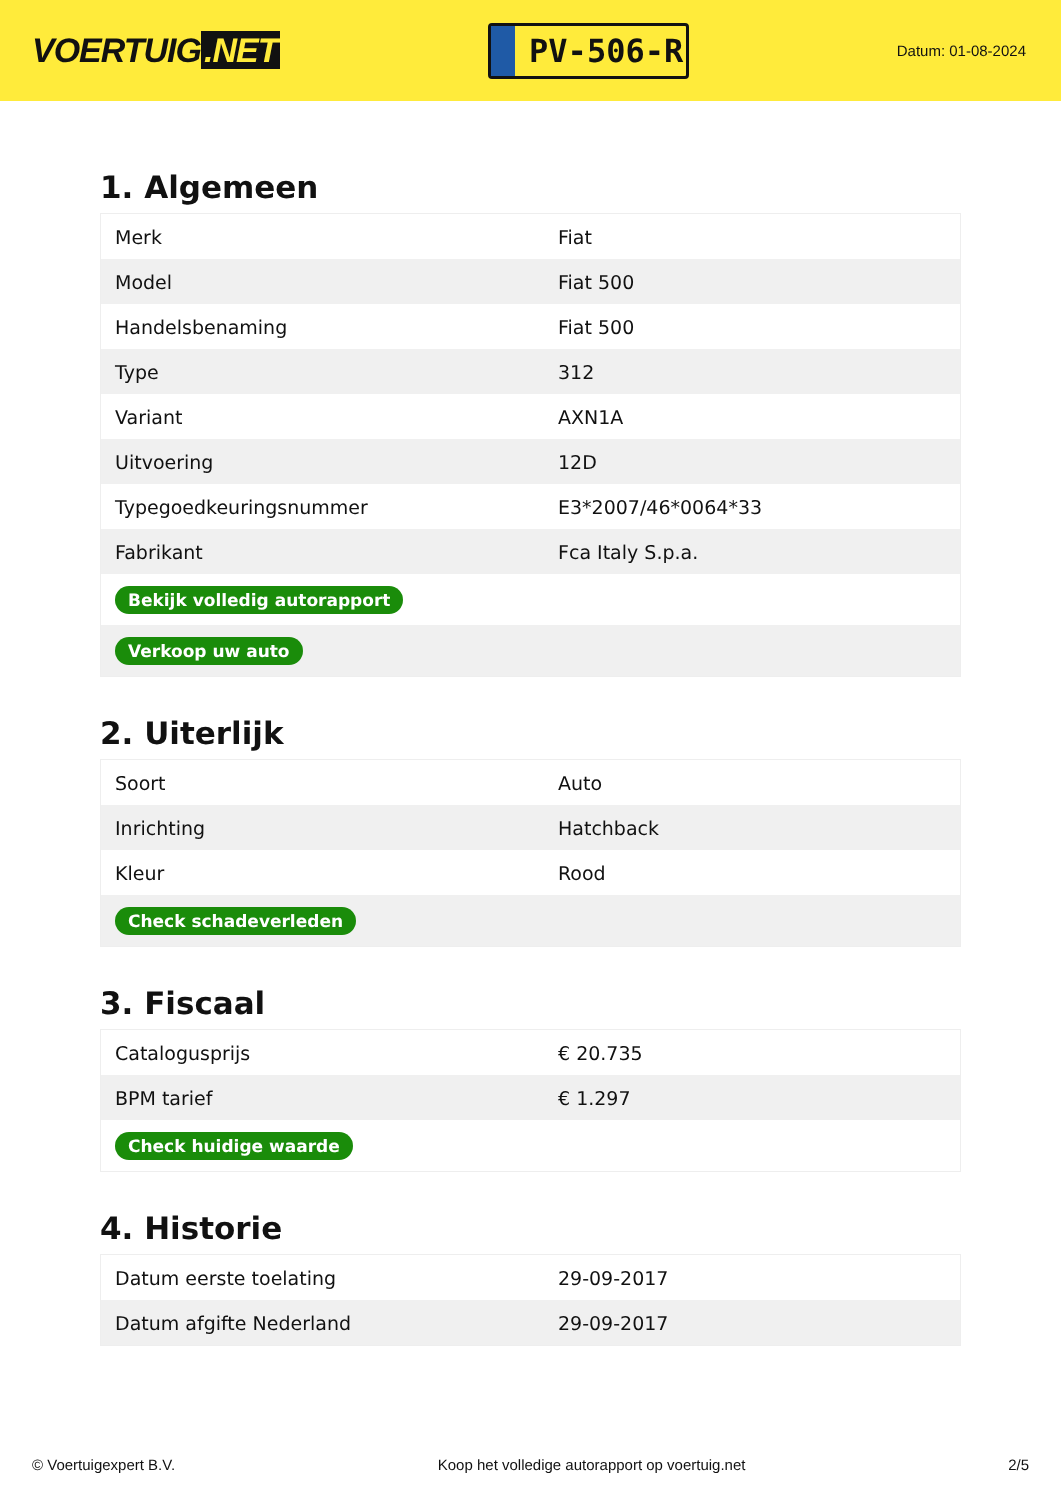VOERTUIG.NET
PV-506-R
Datum: 01-08-2024
1. Algemeen
| Merk | Fiat |
| Model | Fiat 500 |
| Handelsbenaming | Fiat 500 |
| Type | 312 |
| Variant | AXN1A |
| Uitvoering | 12D |
| Typegoedkeuringsnummer | E3*2007/46*0064*33 |
| Fabrikant | Fca Italy S.p.a. |
| Bekijk volledig autorapport | |
| Verkoop uw auto | |
2. Uiterlijk
| Soort | Auto |
| Inrichting | Hatchback |
| Kleur | Rood |
| Check schadeverleden | |
3. Fiscaal
| Catalogusprijs | € 20.735 |
| BPM tarief | € 1.297 |
| Check huidige waarde | |
4. Historie
| Datum eerste toelating | 29-09-2017 |
| Datum afgifte Nederland | 29-09-2017 |
© Voertuigexpert B.V. Koop het volledige autorapport op voertuig.net 2/5